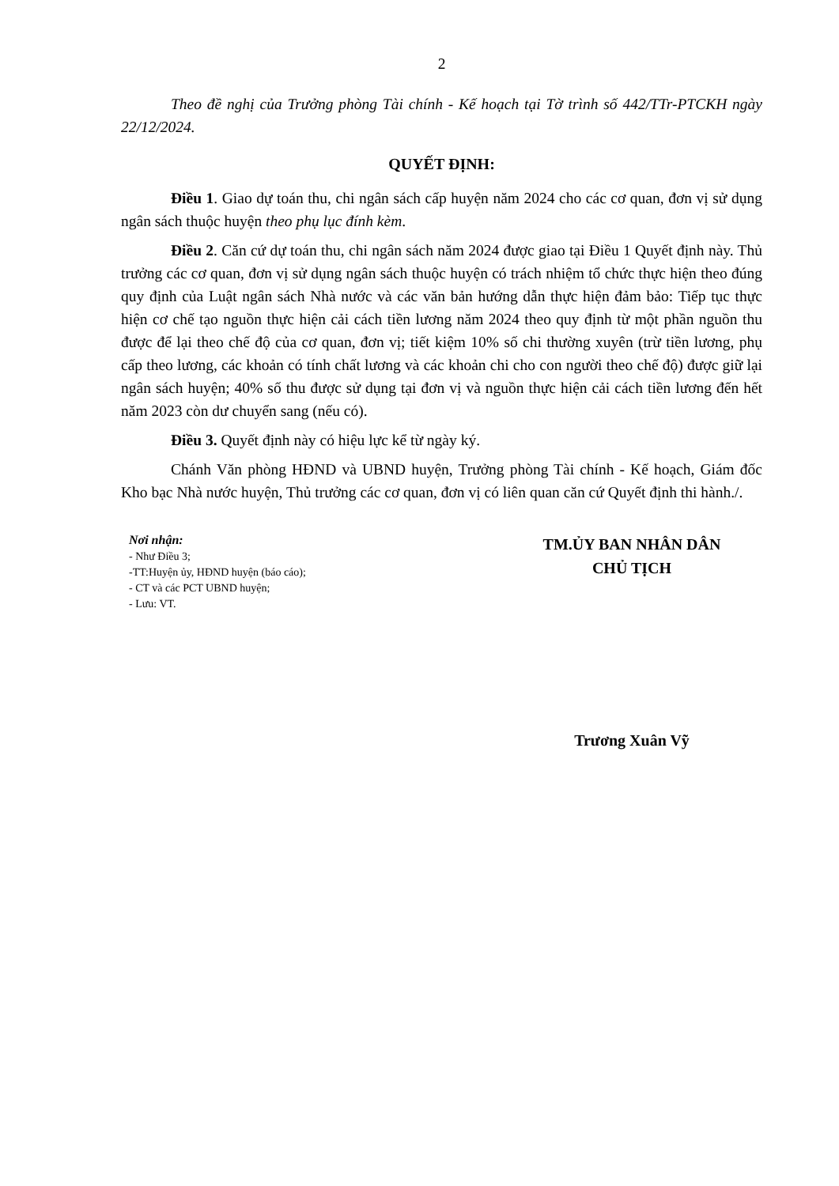2
Theo đề nghị của Trưởng phòng Tài chính - Kế hoạch tại Tờ trình số 442/TTr-PTCKH ngày 22/12/2024.
QUYẾT ĐỊNH:
Điều 1. Giao dự toán thu, chi ngân sách cấp huyện năm 2024 cho các cơ quan, đơn vị sử dụng ngân sách thuộc huyện theo phụ lục đính kèm.
Điều 2. Căn cứ dự toán thu, chi ngân sách năm 2024 được giao tại Điều 1 Quyết định này. Thủ trưởng các cơ quan, đơn vị sử dụng ngân sách thuộc huyện có trách nhiệm tổ chức thực hiện theo đúng quy định của Luật ngân sách Nhà nước và các văn bản hướng dẫn thực hiện đảm bảo: Tiếp tục thực hiện cơ chế tạo nguồn thực hiện cải cách tiền lương năm 2024 theo quy định từ một phần nguồn thu được để lại theo chế độ của cơ quan, đơn vị; tiết kiệm 10% số chi thường xuyên (trừ tiền lương, phụ cấp theo lương, các khoản có tính chất lương và các khoản chi cho con người theo chế độ) được giữ lại ngân sách huyện; 40% số thu được sử dụng tại đơn vị và nguồn thực hiện cải cách tiền lương đến hết năm 2023 còn dư chuyển sang (nếu có).
Điều 3. Quyết định này có hiệu lực kể từ ngày ký.
Chánh Văn phòng HĐND và UBND huyện, Trưởng phòng Tài chính - Kế hoạch, Giám đốc Kho bạc Nhà nước huyện, Thủ trưởng các cơ quan, đơn vị có liên quan căn cứ Quyết định thi hành./.
Nơi nhận:
- Như Điều 3;
-TT:Huyện ủy, HĐND huyện (báo cáo);
- CT và các PCT UBND huyện;
- Lưu: VT.
TM.ỦY BAN NHÂN DÂN
CHỦ TỊCH
Trương Xuân Vỹ